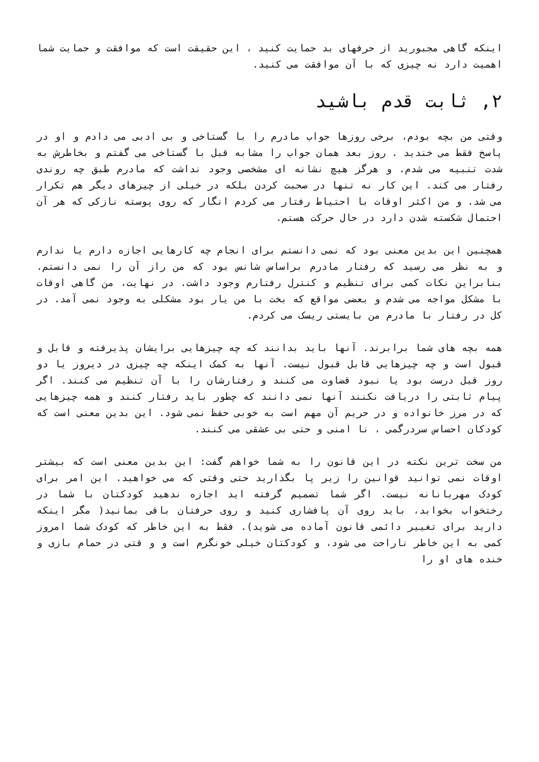اینکه گاهی مجبورید از حرفهای بد حمایت کنید ، این حقیقت است که موافقت و حمایت شما اهمیت دارد نه چیزی که با آن موافقت می کنید.
۲, ثابت قدم باشید
وقتی من بچه بودم، برخی روزها جواب مادرم را با گستاخی و بی ادبی می دادم و او در پاسخ فقط می خندید . روز بعد همان جواب را مشابه قبل با گستاخی می گفتم و بخاطرش به شدت تنبیه می شدم. و هرگز هیچ نشانه ای مشخصی وجود نداشت که مادرم طبق چه روندی رفتار می کند. این کار نه تنها در صحبت کردن بلکه در خیلی از چیزهای دیگر هم تکرار می شد. و من اکثر اوقات با احتیاط رفتار می کردم انگار که روی پوسته نازکی که هر آن احتمال شکسته شدن دارد در حال حرکت هستم.
همچنین این بدین معنی بود که نمی دانستم برای انجام چه کارهایی اجازه دارم یا ندارم و به نظر می رسید که رفتار مادرم براساس شانس بود که من راز آن را نمی دانستم. بنابراین نکات کمی برای تنظیم و کنترل رفتارم وجود داشت. در نهایت، من گاهی اوقات با مشکل مواجه می شدم و بعضی مواقع که بخت با من یار بود مشکلی به وجود نمی آمد. در کل در رفتار با مادرم من بایستی ریسک می کردم.
همه بچه های شما برابرند. آنها باید بدانند که چه چیزهایی برایشان پذیرفته و قابل و قبول است و چه چیزهایی قابل قبول نیست. آنها به کمک اینکه چه چیزی در دیروز یا دو روز قبل درست بود یا نبود قضاوت می کنند و رفتارشان را با آن تنظیم می کنند. اگر پیام ثابتی را دریافت نکنند آنها نمی دانند که چطور باید رفتار کنند و همه چیزهایی که در مرز خانواده و در حریم آن مهم است به خوبی حفظ نمی شود. این بدین معنی است که کودکان احساس سردرگمی ، نا امنی و حتی بی عشقی می کنند.
من سخت ترین نکته در این قانون را به شما خواهم گفت: این بدین معنی است که بیشتر اوقات نمی توانید قوانین را زیر پا بگذارید حتی وقتی که می خواهید. این امر برای کودک مهربانانه نیست. اگر شما تصمیم گرفته اید اجازه ندهید کودکتان با شما در رختخواب بخوابد، باید روی آن پافشاری کنید و روی حرفتان باقی بمانید( مگر اینکه دارید برای تغییر دائمی قانون آماده می شوید). فقط به این خاطر که کودک شما امروز کمی به این خاطر ناراحت می شود، و کودکتان خیلی خونگرم است و و قتی در حمام بازی و خنده های او را